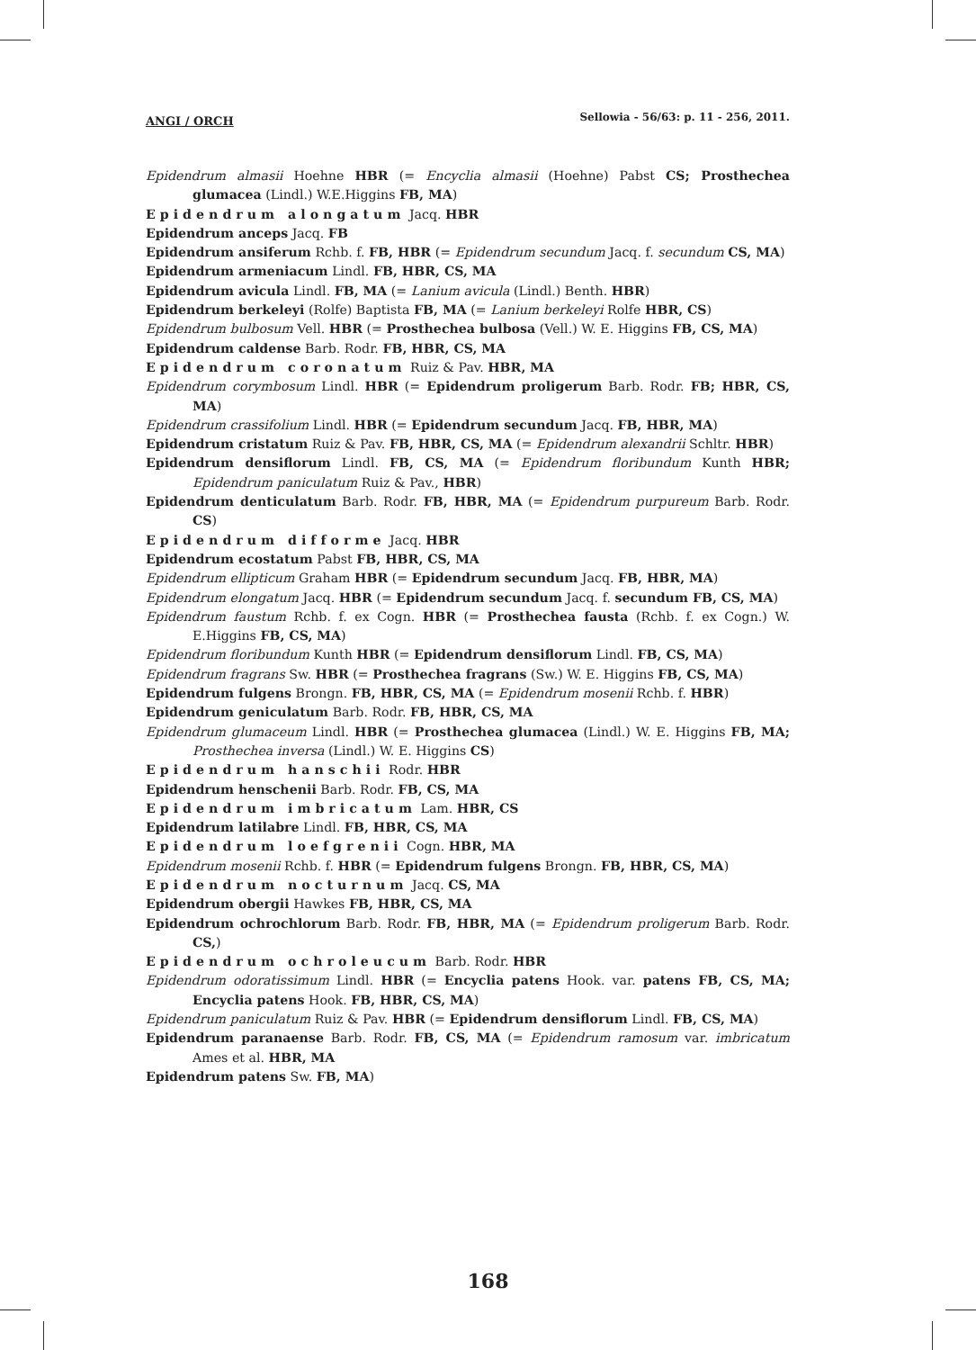ANGI / ORCH Sellowia - 56/63: p. 11 - 256, 2011.
Epidendrum almasii Hoehne HBR (= Encyclia almasii (Hoehne) Pabst CS; Prosthechea glumacea (Lindl.) W.E.Higgins FB, MA)
Epidendrum alongatum Jacq. HBR
Epidendrum anceps Jacq. FB
Epidendrum ansiferum Rchb. f. FB, HBR (= Epidendrum secundum Jacq. f. secundum CS, MA)
Epidendrum armeniacum Lindl. FB, HBR, CS, MA
Epidendrum avicula Lindl. FB, MA (= Lanium avicula (Lindl.) Benth. HBR)
Epidendrum berkeleyi (Rolfe) Baptista FB, MA (= Lanium berkeleyi Rolfe HBR, CS)
Epidendrum bulbosum Vell. HBR (= Prosthechea bulbosa (Vell.) W. E. Higgins FB, CS, MA)
Epidendrum caldense Barb. Rodr. FB, HBR, CS, MA
Epidendrum coronatum Ruiz & Pav. HBR, MA
Epidendrum corymbosum Lindl. HBR (= Epidendrum proligerum Barb. Rodr. FB; HBR, CS, MA)
Epidendrum crassifolium Lindl. HBR (= Epidendrum secundum Jacq. FB, HBR, MA)
Epidendrum cristatum Ruiz & Pav. FB, HBR, CS, MA (= Epidendrum alexandrii Schltr. HBR)
Epidendrum densiflorum Lindl. FB, CS, MA (= Epidendrum floribundum Kunth HBR; Epidendrum paniculatum Ruiz & Pav., HBR)
Epidendrum denticulatum Barb. Rodr. FB, HBR, MA (= Epidendrum purpureum Barb. Rodr. CS)
Epidendrum difforme Jacq. HBR
Epidendrum ecostatum Pabst FB, HBR, CS, MA
Epidendrum ellipticum Graham HBR (= Epidendrum secundum Jacq. FB, HBR, MA)
Epidendrum elongatum Jacq. HBR (= Epidendrum secundum Jacq. f. secundum FB, CS, MA)
Epidendrum faustum Rchb. f. ex Cogn. HBR (= Prosthechea fausta (Rchb. f. ex Cogn.) W. E.Higgins FB, CS, MA)
Epidendrum floribundum Kunth HBR (= Epidendrum densiflorum Lindl. FB, CS, MA)
Epidendrum fragrans Sw. HBR (= Prosthechea fragrans (Sw.) W. E. Higgins FB, CS, MA)
Epidendrum fulgens Brongn. FB, HBR, CS, MA (= Epidendrum mosenii Rchb. f. HBR)
Epidendrum geniculatum Barb. Rodr. FB, HBR, CS, MA
Epidendrum glumaceum Lindl. HBR (= Prosthechea glumacea (Lindl.) W. E. Higgins FB, MA; Prosthechea inversa (Lindl.) W. E. Higgins CS)
Epidendrum hanschii Rodr. HBR
Epidendrum henschenii Barb. Rodr. FB, CS, MA
Epidendrum imbricatum Lam. HBR, CS
Epidendrum latilabre Lindl. FB, HBR, CS, MA
Epidendrum loefgrenii Cogn. HBR, MA
Epidendrum mosenii Rchb. f. HBR (= Epidendrum fulgens Brongn. FB, HBR, CS, MA)
Epidendrum nocturnum Jacq. CS, MA
Epidendrum obergii Hawkes FB, HBR, CS, MA
Epidendrum ochrochlorum Barb. Rodr. FB, HBR, MA (= Epidendrum proligerum Barb. Rodr. CS,)
Epidendrum ochroleucum Barb. Rodr. HBR
Epidendrum odoratissimum Lindl. HBR (= Encyclia patens Hook. var. patens FB, CS, MA; Encyclia patens Hook. FB, HBR, CS, MA)
Epidendrum paniculatum Ruiz & Pav. HBR (= Epidendrum densiflorum Lindl. FB, CS, MA)
Epidendrum paranaense Barb. Rodr. FB, CS, MA (= Epidendrum ramosum var. imbricatum Ames et al. HBR, MA
Epidendrum patens Sw. FB, MA)
168